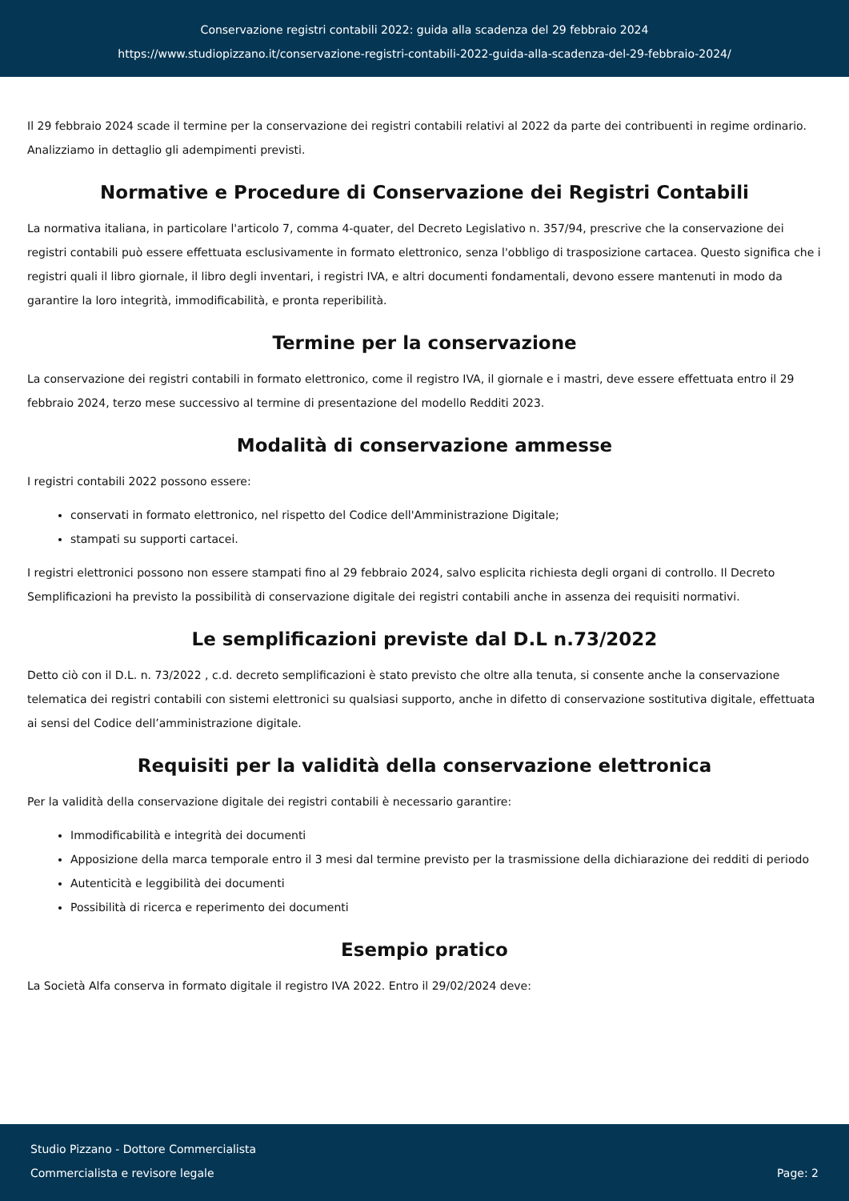Conservazione registri contabili 2022: guida alla scadenza del 29 febbraio 2024
https://www.studiopizzano.it/conservazione-registri-contabili-2022-guida-alla-scadenza-del-29-febbraio-2024/
Il 29 febbraio 2024 scade il termine per la conservazione dei registri contabili relativi al 2022 da parte dei contribuenti in regime ordinario. Analizziamo in dettaglio gli adempimenti previsti.
Normative e Procedure di Conservazione dei Registri Contabili
La normativa italiana, in particolare l'articolo 7, comma 4-quater, del Decreto Legislativo n. 357/94, prescrive che la conservazione dei registri contabili può essere effettuata esclusivamente in formato elettronico, senza l'obbligo di trasposizione cartacea. Questo significa che i registri quali il libro giornale, il libro degli inventari, i registri IVA, e altri documenti fondamentali, devono essere mantenuti in modo da garantire la loro integrità, immodificabilità, e pronta reperibilità.
Termine per la conservazione
La conservazione dei registri contabili in formato elettronico, come il registro IVA, il giornale e i mastri, deve essere effettuata entro il 29 febbraio 2024, terzo mese successivo al termine di presentazione del modello Redditi 2023.
Modalità di conservazione ammesse
I registri contabili 2022 possono essere:
conservati in formato elettronico, nel rispetto del Codice dell'Amministrazione Digitale;
stampati su supporti cartacei.
I registri elettronici possono non essere stampati fino al 29 febbraio 2024, salvo esplicita richiesta degli organi di controllo. Il Decreto Semplificazioni ha previsto la possibilità di conservazione digitale dei registri contabili anche in assenza dei requisiti normativi.
Le semplificazioni previste dal D.L n.73/2022
Detto ciò con il D.L. n. 73/2022 , c.d. decreto semplificazioni è stato previsto che oltre alla tenuta, si consente anche la conservazione telematica dei registri contabili con sistemi elettronici su qualsiasi supporto, anche in difetto di conservazione sostitutiva digitale, effettuata ai sensi del Codice dell’amministrazione digitale.
Requisiti per la validità della conservazione elettronica
Per la validità della conservazione digitale dei registri contabili è necessario garantire:
Immodificabilità e integrità dei documenti
Apposizione della marca temporale entro il 3 mesi dal termine previsto per la trasmissione della dichiarazione dei redditi di periodo
Autenticità e leggibilità dei documenti
Possibilità di ricerca e reperimento dei documenti
Esempio pratico
La Società Alfa conserva in formato digitale il registro IVA 2022. Entro il 29/02/2024 deve:
Studio Pizzano - Dottore Commercialista
Commercialista e revisore legale
Page: 2